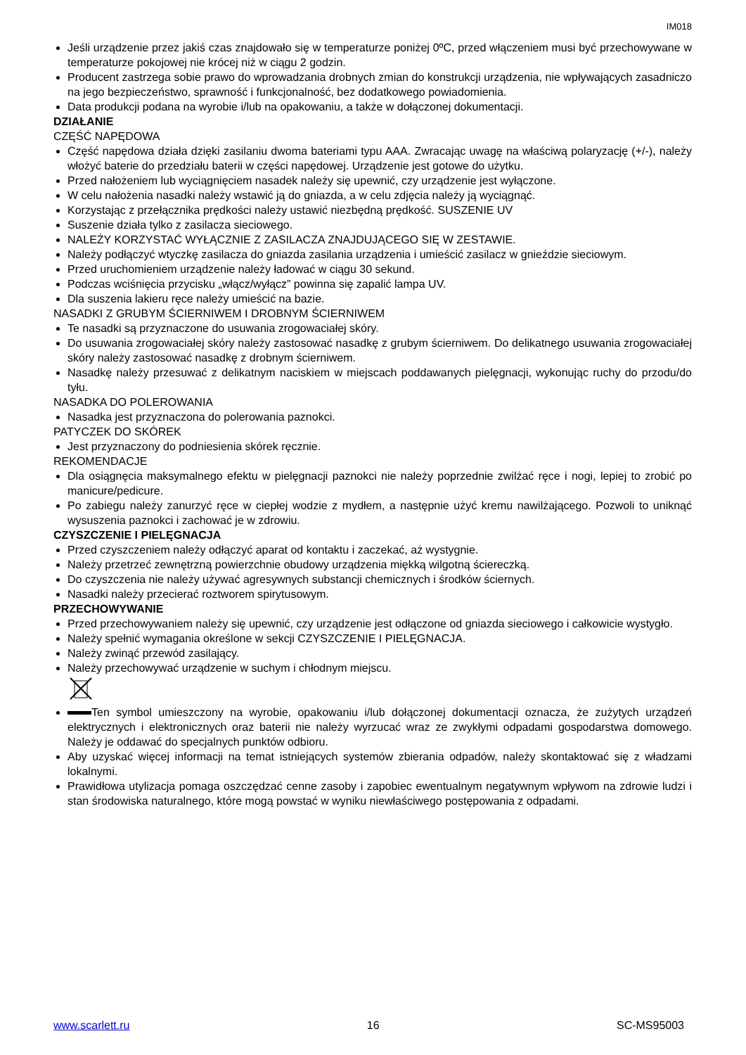IM018
Jeśli urządzenie przez jakiś czas znajdowało się w temperaturze poniżej 0ºC, przed włączeniem musi być przechowywane w temperaturze pokojowej nie krócej niż w ciągu 2 godzin.
Producent zastrzega sobie prawo do wprowadzania drobnych zmian do konstrukcji urządzenia, nie wpływających zasadniczo na jego bezpieczeństwo, sprawność i funkcjonalność, bez dodatkowego powiadomienia.
Data produkcji podana na wyrobie i/lub na opakowaniu, a także w dołączonej dokumentacji.
DZIAŁANIE
CZĘŚĆ NAPĘDOWA
Część napędowa działa dzięki zasilaniu dwoma bateriami typu AAA. Zwracając uwagę na właściwą polaryzację (+/-), należy włożyć baterie do przedziału baterii w części napędowej. Urządzenie jest gotowe do użytku.
Przed nałożeniem lub wyciągnięciem nasadek należy się upewnić, czy urządzenie jest wyłączone.
W celu nałożenia nasadki należy wstawić ją do gniazda, a w celu zdjęcia należy ją wyciągnąć.
Korzystając z przełącznika prędkości należy ustawić niezbędną prędkość. SUSZENIE UV
Suszenie działa tylko z zasilacza sieciowego.
NALEŻY KORZYSTAĆ WYŁĄCZNIE Z ZASILACZA ZNAJDUJĄCEGO SIĘ W ZESTAWIE.
Należy podłączyć wtyczkę zasilacza do gniazda zasilania urządzenia i umieścić zasilacz w gnieździe sieciowym.
Przed uruchomieniem urządzenie należy ładować w ciągu 30 sekund.
Podczas wciśnięcia przycisku „włącz/wyłącz” powinna się zapalić lampa UV.
Dla suszenia lakieru ręce należy umieścić na bazie.
NASADKI Z GRUBYM ŚCIERNIWEM I DROBNYM ŚCIERNIWEM
Te nasadki są przyznaczone do usuwania zrogowaciałej skóry.
Do usuwania zrogowaciałej skóry należy zastosować nasadkę z grubym ścierniwem. Do delikatnego usuwania zrogowaciałej skóry należy zastosować nasadkę z drobnym ścierniwem.
Nasadkę należy przesuwać z delikatnym naciskiem w miejscach poddawanych pielęgnacji, wykonując ruchy do przodu/do tyłu.
NASADKA DO POLEROWANIA
Nasadka jest przyznaczona do polerowania paznokci.
PATYCZEK DO SKÓREK
Jest przyznaczony do podniesienia skórek ręcznie.
REKOMENDACJE
Dla osiągnęcia maksymalnego efektu w pielęgnacji paznokci nie należy poprzednie zwilżać ręce i nogi, lepiej to zrobić po manicure/pedicure.
Po zabiegu należy zanurzyć ręce w ciepłej wodzie z mydłem, a następnie użyć kremu nawilżającego. Pozwoli to uniknąć wysuszenia paznokci i zachować je w zdrowiu.
CZYSZCZENIE I PIELĘGNACJA
Przed czyszczeniem należy odłączyć aparat od kontaktu i zaczekać, aż wystygnie.
Należy przetrzeć zewnętrzną powierzchnie obudowy urządzenia miękką wilgotną ściereczką.
Do czyszczenia nie należy używać agresywnych substancji chemicznych i środków ściernych.
Nasadki należy przecierać roztworem spirytusowym.
PRZECHOWYWANIE
Przed przechowywaniem należy się upewnić, czy urządzenie jest odłączone od gniazda sieciowego i całkowicie wystygło.
Należy spełnić wymagania określone w sekcji CZYSZCZENIE I PIELĘGNACJA.
Należy zwinąć przewód zasilający.
Należy przechowywać urządzenie w suchym i chłodnym miejscu.
Ten symbol umieszczony na wyrobie, opakowaniu i/lub dołączonej dokumentacji oznacza, że zużytych urządzeń elektrycznych i elektronicznych oraz baterii nie należy wyrzucać wraz ze zwykłymi odpadami gospodarstwa domowego. Należy je oddawać do specjalnych punktów odbioru.
Aby uzyskać więcej informacji na temat istniejących systemów zbierania odpadów, należy skontaktować się z władzami lokalnymi.
Prawidłowa utylizacja pomaga oszczędzać cenne zasoby i zapobiec ewentualnym negatywnym wpływom na zdrowie ludzi i stan środowiska naturalnego, które mogą powstać w wyniku niewłaściwego postępowania z odpadami.
www.scarlett.ru 16 SC-MS95003